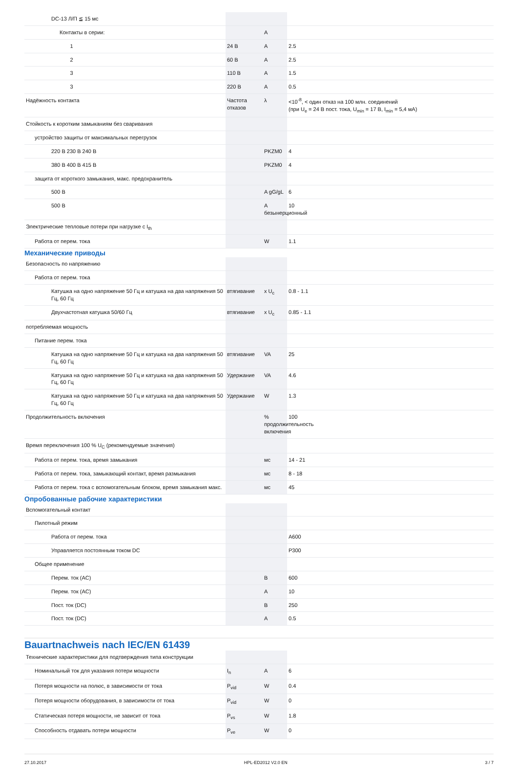| DC-13 Л/П ≦ 15 мс | | | |
| Контакты в серии: | | A | |
| 1 | 24 В | A | 2.5 |
| 2 | 60 В | A | 2.5 |
| 3 | 110 В | A | 1.5 |
| 3 | 220 В | A | 0.5 |
| Надёжность контакта | Частота отказов | λ | <10<sup>-8</sup>, < один отказ на 100 млн. соединений (при U<sub>e</sub> = 24 В пост. тока, U<sub>min</sub> = 17 В, I<sub>min</sub> = 5,4 мА) |
| Стойкость к коротким замыканиям без сваривания | | | |
| устройство защиты от максимальных перегрузок | | | |
| 220 В 230 В 240 В | | PKZM0 | 4 |
| 380 В 400 В 415 В | | PKZM0 | 4 |
| защита от короткого замыкания, макс. предохранитель | | | |
| 500 В | | A gG/gL | 6 |
| 500 В | | A безынерционный | 10 |
| Электрические тепловые потери при нагрузке с I<sub>th</sub> | | | |
| Работа от перем. тока | | W | 1.1 |
Механические приводы
| Безопасность по напряжению | | | |
| Работа от перем. тока | | | |
| Катушка на одно напряжение 50 Гц и катушка на два напряжения 50 Гц, 60 Гц | втягивание | x U<sub>c</sub> | 0.8 - 1.1 |
| Двухчастотная катушка 50/60 Гц | втягивание | x U<sub>c</sub> | 0.85 - 1.1 |
| потребляемая мощность | | | |
| Питание перем. тока | | | |
| Катушка на одно напряжение 50 Гц и катушка на два напряжения 50 Гц, 60 Гц | втягивание | VA | 25 |
| Катушка на одно напряжение 50 Гц и катушка на два напряжения 50 Гц, 60 Гц | Удержание | VA | 4.6 |
| Катушка на одно напряжение 50 Гц и катушка на два напряжения 50 Гц, 60 Гц | Удержание | W | 1.3 |
| Продолжительность включения | | % продолжительность включения | 100 |
| Время переключения 100 % U<sub>C</sub> (рекомендуемые значения) | | | |
| Работа от перем. тока, время замыкания | | мс | 14 - 21 |
| Работа от перем. тока, замыкающий контакт, время размыкания | | мс | 8 - 18 |
| Работа от перем. тока с вспомогательным блоком, время замыкания макс. | | мс | 45 |
Опробованные рабочие характеристики
| Вспомогательный контакт | | | |
| Пилотный режим | | | |
| Работа от перем. тока | | | A600 |
| Управляется постоянным током DC | | | P300 |
| Общее применение | | | |
| Перем. ток (AC) | | B | 600 |
| Перем. ток (AC) | | A | 10 |
| Пост. ток (DC) | | B | 250 |
| Пост. ток (DC) | | A | 0.5 |
Bauartnachweis nach IEC/EN 61439
| Технические характеристики для подтверждения типа конструкции | | | |
| Номинальный ток для указания потери мощности | I<sub>n</sub> | A | 6 |
| Потеря мощности на полюс, в зависимости от тока | P<sub>vid</sub> | W | 0.4 |
| Потеря мощности оборудования, в зависимости от тока | P<sub>vid</sub> | W | 0 |
| Статическая потеря мощности, не зависит от тока | P<sub>vs</sub> | W | 1.8 |
| Способность отдавать потери мощности | P<sub>ve</sub> | W | 0 |
27.10.2017 HPL-ED2012 V2.0 EN 3 / 7